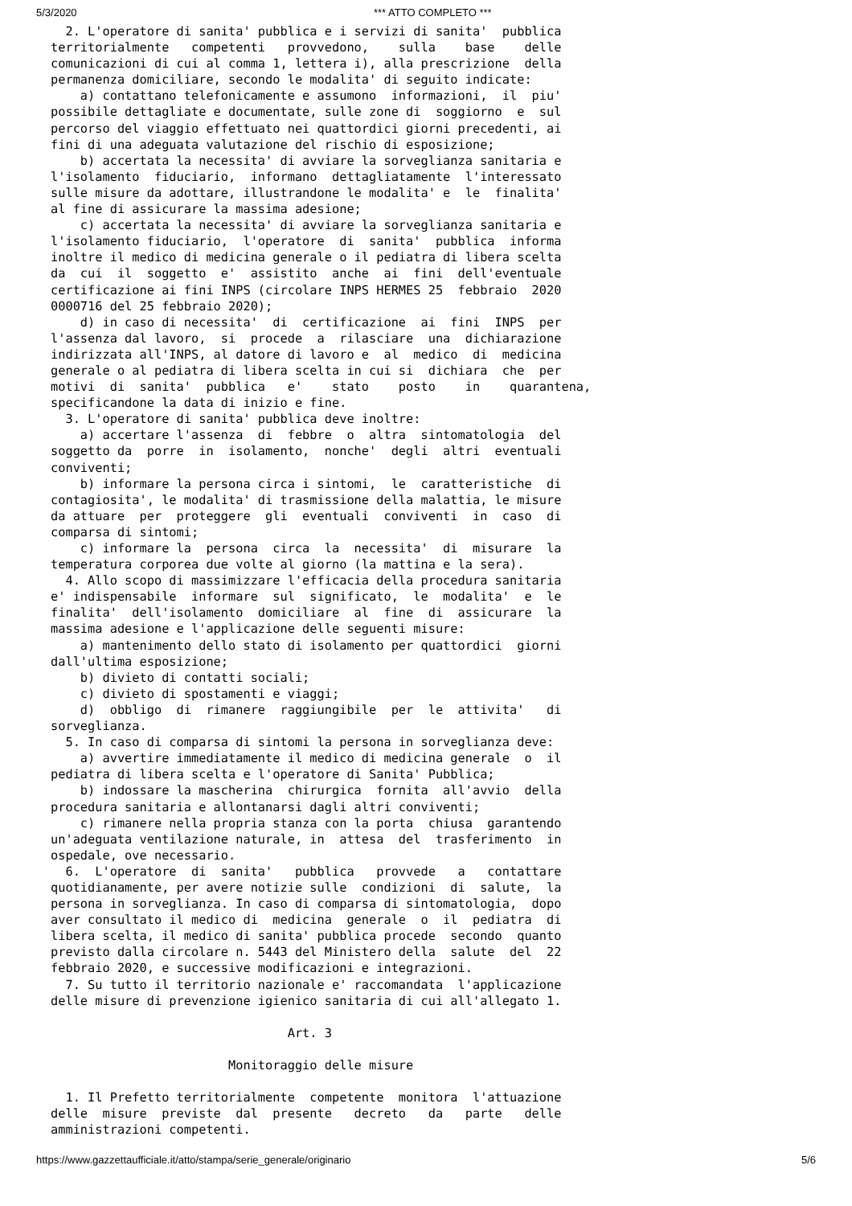5/3/2020 *** ATTO COMPLETO ***
  2. L'operatore di sanita' pubblica e i servizi di sanita'  pubblica
territorialmente   competenti   provvedono,    sulla    base    delle
comunicazioni di cui al comma 1, lettera i), alla prescrizione  della
permanenza domiciliare, secondo le modalita' di seguito indicate:
    a) contattano telefonicamente e assumono  informazioni,  il  piu'
possibile dettagliate e documentate, sulle zone di  soggiorno  e  sul
percorso del viaggio effettuato nei quattordici giorni precedenti, ai
fini di una adeguata valutazione del rischio di esposizione;
    b) accertata la necessita' di avviare la sorveglianza sanitaria e
l'isolamento  fiduciario,  informano  dettagliatamente  l'interessato
sulle misure da adottare, illustrandone le modalita' e  le  finalita'
al fine di assicurare la massima adesione;
    c) accertata la necessita' di avviare la sorveglianza sanitaria e
l'isolamento fiduciario,  l'operatore  di  sanita'  pubblica  informa
inoltre il medico di medicina generale o il pediatra di libera scelta
da  cui  il  soggetto  e'  assistito  anche  ai  fini  dell'eventuale
certificazione ai fini INPS (circolare INPS HERMES 25  febbraio  2020
0000716 del 25 febbraio 2020);
    d) in caso di necessita'  di  certificazione  ai  fini  INPS  per
l'assenza dal lavoro,  si  procede  a  rilasciare  una  dichiarazione
indirizzata all'INPS, al datore di lavoro e  al  medico  di  medicina
generale o al pediatra di libera scelta in cui si  dichiara  che  per
motivi  di  sanita'  pubblica   e'    stato    posto    in    quarantena,
specificandone la data di inizio e fine.
  3. L'operatore di sanita' pubblica deve inoltre:
    a) accertare l'assenza  di  febbre  o  altra  sintomatologia  del
soggetto da  porre  in  isolamento,  nonche'  degli  altri  eventuali
conviventi;
    b) informare la persona circa i sintomi,  le  caratteristiche  di
contagiosita', le modalita' di trasmissione della malattia, le misure
da attuare  per  proteggere  gli  eventuali  conviventi  in  caso  di
comparsa di sintomi;
    c) informare la  persona  circa  la  necessita'  di  misurare  la
temperatura corporea due volte al giorno (la mattina e la sera).
  4. Allo scopo di massimizzare l'efficacia della procedura sanitaria
e' indispensabile  informare  sul  significato,  le  modalita'  e  le
finalita'  dell'isolamento  domiciliare  al  fine  di  assicurare  la
massima adesione e l'applicazione delle seguenti misure:
    a) mantenimento dello stato di isolamento per quattordici  giorni
dall'ultima esposizione;
    b) divieto di contatti sociali;
    c) divieto di spostamenti e viaggi;
    d)  obbligo  di  rimanere  raggiungibile  per  le  attivita'   di
sorveglianza.
  5. In caso di comparsa di sintomi la persona in sorveglianza deve:
    a) avvertire immediatamente il medico di medicina generale  o  il
pediatra di libera scelta e l'operatore di Sanita' Pubblica;
    b) indossare la mascherina  chirurgica  fornita  all'avvio  della
procedura sanitaria e allontanarsi dagli altri conviventi;
    c) rimanere nella propria stanza con la porta  chiusa  garantendo
un'adeguata ventilazione naturale, in  attesa  del  trasferimento  in
ospedale, ove necessario.
  6.  L'operatore  di  sanita'   pubblica   provvede   a   contattare
quotidianamente, per avere notizie sulle  condizioni  di  salute,  la
persona in sorveglianza. In caso di comparsa di sintomatologia,  dopo
aver consultato il medico di  medicina  generale  o  il  pediatra  di
libera scelta, il medico di sanita' pubblica procede  secondo  quanto
previsto dalla circolare n. 5443 del Ministero della  salute  del  22
febbraio 2020, e successive modificazioni e integrazioni.
  7. Su tutto il territorio nazionale e' raccomandata  l'applicazione
delle misure di prevenzione igienico sanitaria di cui all'allegato 1.

                                Art. 3

                        Monitoraggio delle misure

  1. Il Prefetto territorialmente  competente  monitora  l'attuazione
delle  misure  previste  dal  presente   decreto   da   parte   delle
amministrazioni competenti.
https://www.gazzettaufficiale.it/atto/stampa/serie_generale/originario 5/6